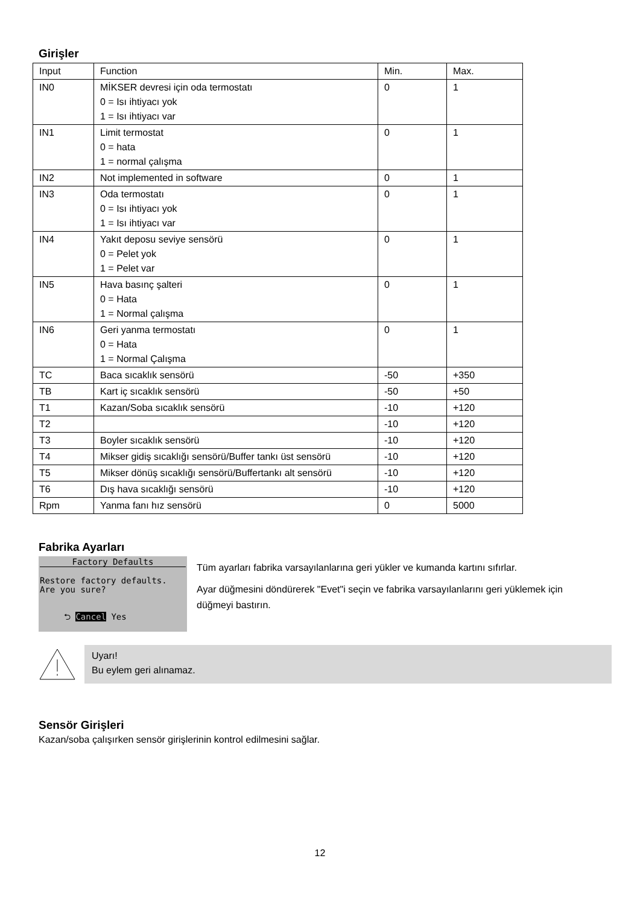Girişler
| Input | Function | Min. | Max. |
| IN0 | MİKSER devresi için oda termostatı 0 = Isı ihtiyacı yok 1 = Isı ihtiyacı var | 0 | 1 |
| IN1 | Limit termostat 0 = hata 1 = normal çalışma | 0 | 1 |
| IN2 | Not implemented in software | 0 | 1 |
| IN3 | Oda termostatı 0 = Isı ihtiyacı yok 1 = Isı ihtiyacı var | 0 | 1 |
| IN4 | Yakıt deposu seviye sensörü 0 = Pelet yok 1 = Pelet var | 0 | 1 |
| IN5 | Hava basınç şalteri 0 = Hata 1 = Normal çalışma | 0 | 1 |
| IN6 | Geri yanma termostatı 0 = Hata 1 = Normal Çalışma | 0 | 1 |
| TC | Baca sıcaklık sensörü | -50 | +350 |
| TB | Kart iç sıcaklık sensörü | -50 | +50 |
| T1 | Kazan/Soba sıcaklık sensörü | -10 | +120 |
| T2 | | -10 | +120 |
| T3 | Boyler sıcaklık sensörü | -10 | +120 |
| T4 | Mikser gidiş sıcaklığı sensörü/Buffer tankı üst sensörü | -10 | +120 |
| T5 | Mikser dönüş sıcaklığı sensörü/Buffertankı alt sensörü | -10 | +120 |
| T6 | Dış hava sıcaklığı sensörü | -10 | +120 |
| Rpm | Yanma fanı hız sensörü | 0 | 5000 |
Fabrika Ayarları
Factory Defaults
Restore factory defaults.
Are you sure?
⮌ Cancel Yes
Tüm ayarları fabrika varsayılanlarına geri yükler ve kumanda kartını sıfırlar.
Ayar düğmesini döndürerek "Evet"i seçin ve fabrika varsayılanlarını geri yüklemek için düğmeyi bastırın.
Uyarı!
Bu eylem geri alınamaz.
Sensör Girişleri
Kazan/soba çalışırken sensör girişlerinin kontrol edilmesini sağlar.
12